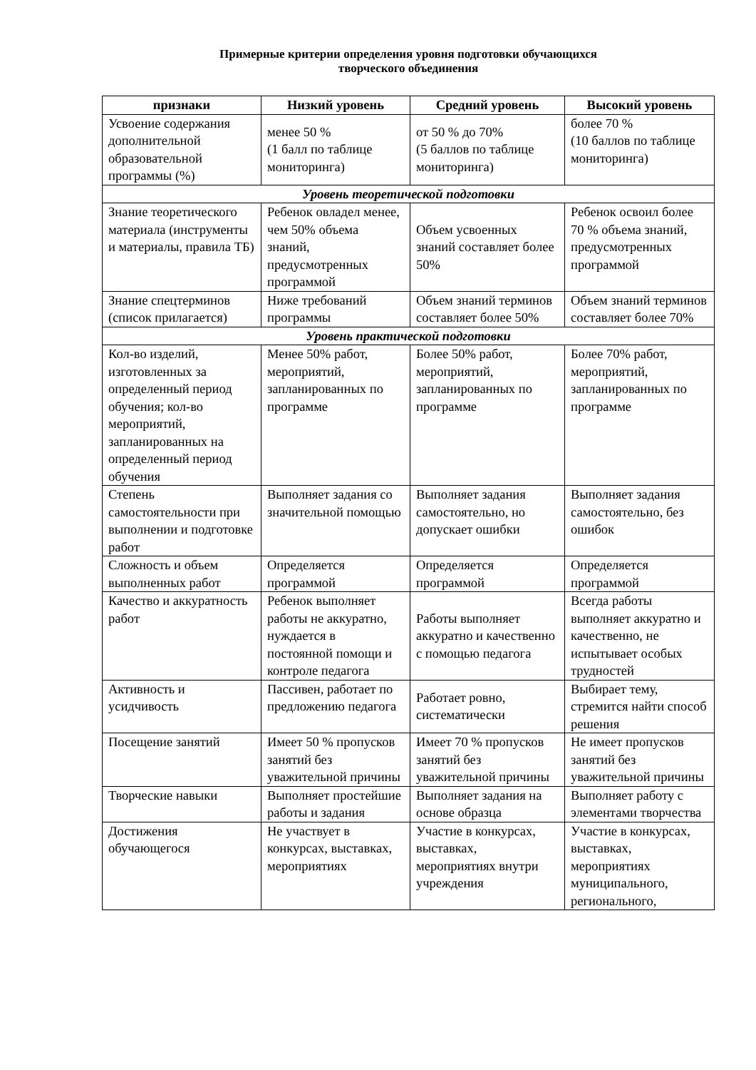Примерные критерии определения уровня подготовки обучающихся
творческого объединения
| признаки | Низкий уровень | Средний уровень | Высокий уровень |
| --- | --- | --- | --- |
| Усвоение содержания дополнительной образовательной программы (%) | менее 50 % (1 балл по таблице мониторинга) | от 50 % до 70% (5 баллов по таблице мониторинга) | более 70 % (10 баллов по таблице мониторинга) |
| Уровень теоретической подготовки | | | |
| Знание теоретического материала (инструменты и материалы, правила ТБ) | Ребенок овладел менее, чем 50% объема знаний, предусмотренных программой | Объем усвоенных знаний составляет более 50% | Ребенок освоил более 70 % объема знаний, предусмотренных программой |
| Знание спецтерминов (список прилагается) | Ниже требований программы | Объем знаний терминов составляет более 50% | Объем знаний терминов составляет более 70% |
| Уровень практической подготовки | | | |
| Кол-во изделий, изготовленных за определенный период обучения; кол-во мероприятий, запланированных на определенный период обучения | Менее 50% работ, мероприятий, запланированных по программе | Более 50% работ, мероприятий, запланированных по программе | Более 70% работ, мероприятий, запланированных по программе |
| Степень самостоятельности при выполнении и подготовке работ | Выполняет задания со значительной помощью | Выполняет задания самостоятельно, но допускает ошибки | Выполняет задания самостоятельно, без ошибок |
| Сложность и объем выполненных работ | Определяется программой | Определяется программой | Определяется программой |
| Качество и аккуратность работ | Ребенок выполняет работы не аккуратно, нуждается в постоянной помощи и контроле педагога | Работы выполняет аккуратно и качественно с помощью педагога | Всегда работы выполняет аккуратно и качественно, не испытывает особых трудностей |
| Активность и усидчивость | Пассивен, работает по предложению педагога | Работает ровно, систематически | Выбирает тему, стремится найти способ решения |
| Посещение занятий | Имеет 50 % пропусков занятий без уважительной причины | Имеет 70 % пропусков занятий без уважительной причины | Не имеет пропусков занятий без уважительной причины |
| Творческие навыки | Выполняет простейшие работы и задания | Выполняет задания на основе образца | Выполняет работу с элементами творчества |
| Достижения обучающегося | Не участвует в конкурсах, выставках, мероприятиях | Участие в конкурсах, выставках, мероприятиях внутри учреждения | Участие в конкурсах, выставках, мероприятиях муниципального, регионального, |